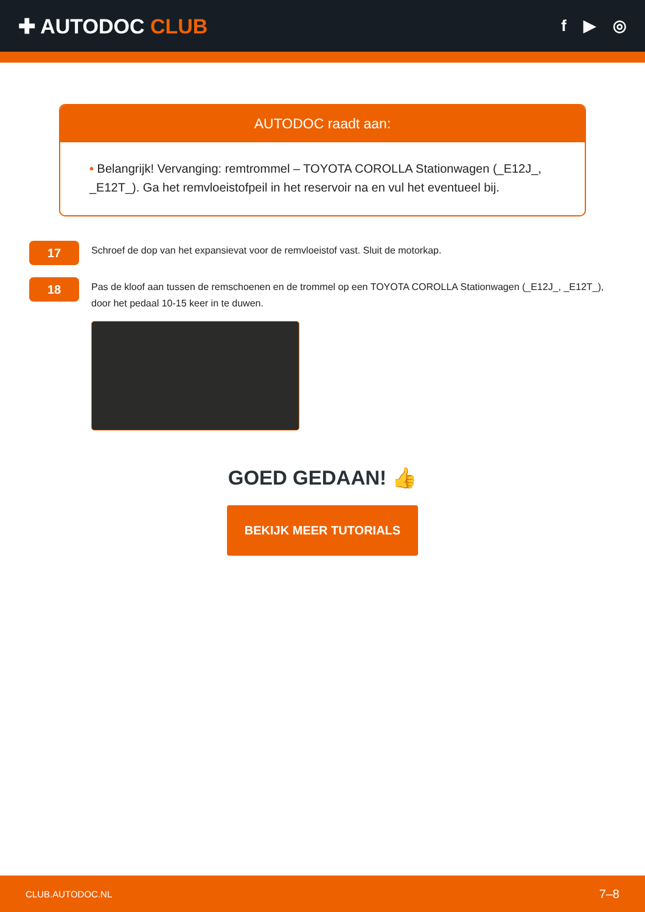✚ AUTODOC CLUB
f ▶ ◎
AUTODOC raadt aan:
• Belangrijk! Vervanging: remtrommel – TOYOTA COROLLA Stationwagen (_E12J_, _E12T_). Ga het remvloeistofpeil in het reservoir na en vul het eventueel bij.
17
Schroef de dop van het expansievat voor de remvloeistof vast. Sluit de motorkap.
18
Pas de kloof aan tussen de remschoenen en de trommel op een TOYOTA COROLLA Stationwagen (_E12J_, _E12T_), door het pedaal 10-15 keer in te duwen.
GOED GEDAAN! 👍
BEKIJK MEER TUTORIALS
CLUB.AUTODOC.NL 7–8